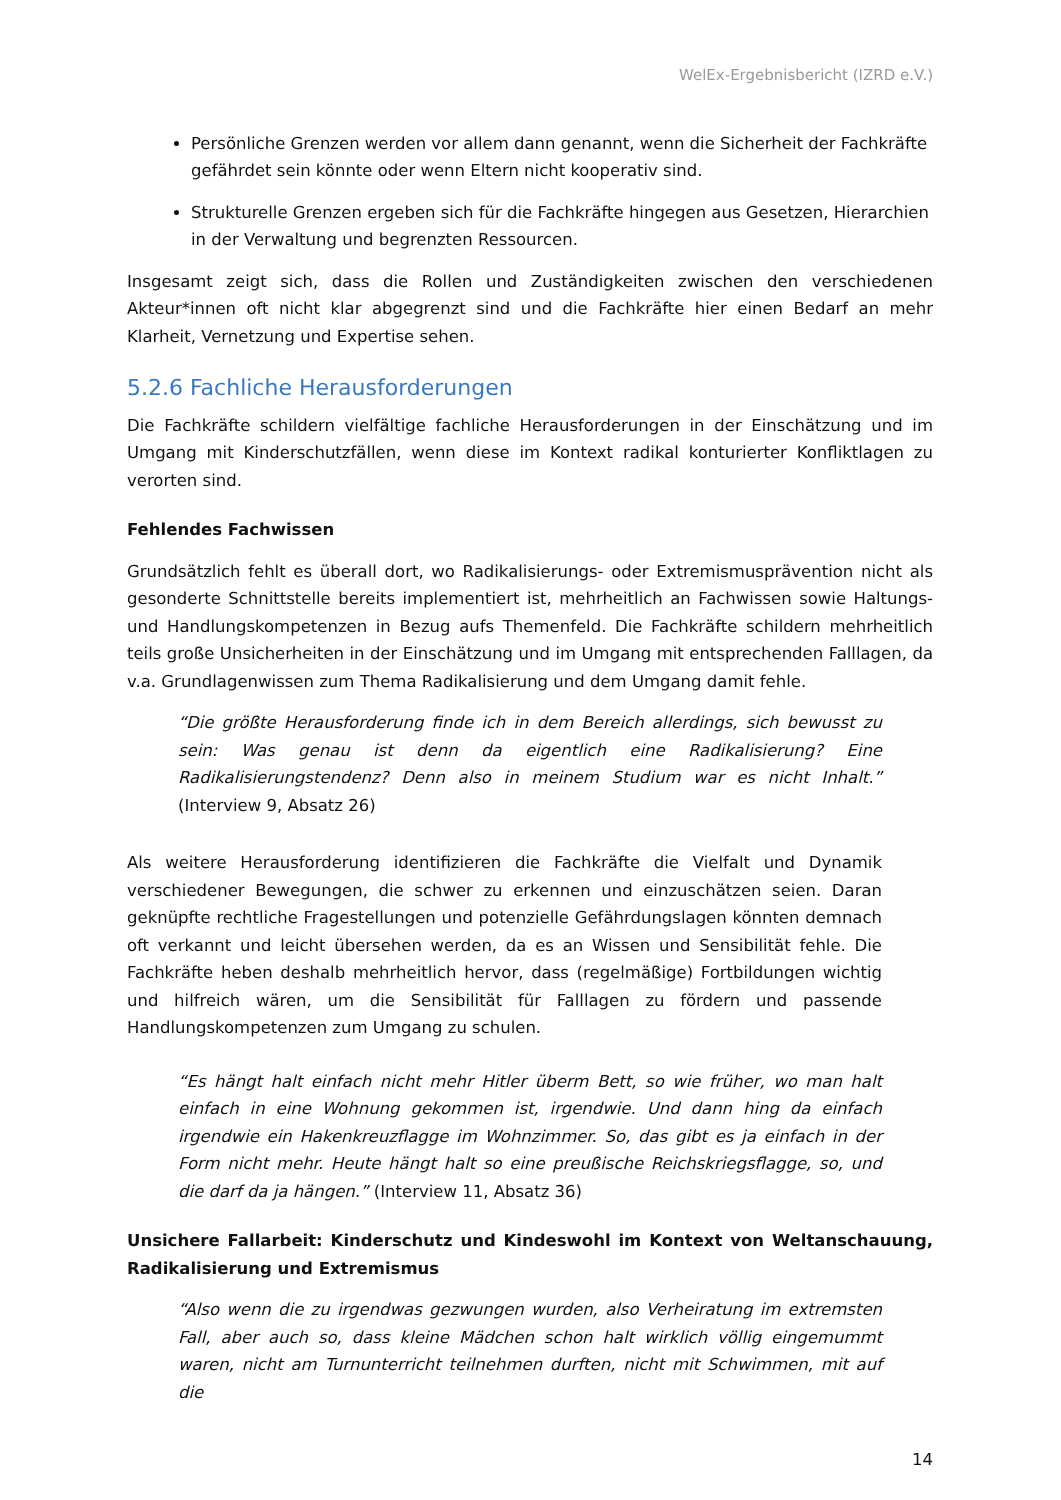WelEx-Ergebnisbericht (IZRD e.V.)
Persönliche Grenzen werden vor allem dann genannt, wenn die Sicherheit der Fachkräfte gefährdet sein könnte oder wenn Eltern nicht kooperativ sind.
Strukturelle Grenzen ergeben sich für die Fachkräfte hingegen aus Gesetzen, Hierarchien in der Verwaltung und begrenzten Ressourcen.
Insgesamt zeigt sich, dass die Rollen und Zuständigkeiten zwischen den verschiedenen Akteur*innen oft nicht klar abgegrenzt sind und die Fachkräfte hier einen Bedarf an mehr Klarheit, Vernetzung und Expertise sehen.
5.2.6 Fachliche Herausforderungen
Die Fachkräfte schildern vielfältige fachliche Herausforderungen in der Einschätzung und im Umgang mit Kinderschutzfällen, wenn diese im Kontext radikal konturierter Konfliktlagen zu verorten sind.
Fehlendes Fachwissen
Grundsätzlich fehlt es überall dort, wo Radikalisierungs- oder Extremismusprävention nicht als gesonderte Schnittstelle bereits implementiert ist, mehrheitlich an Fachwissen sowie Haltungs- und Handlungskompetenzen in Bezug aufs Themenfeld. Die Fachkräfte schildern mehrheitlich teils große Unsicherheiten in der Einschätzung und im Umgang mit entsprechenden Falllagen, da v.a. Grundlagenwissen zum Thema Radikalisierung und dem Umgang damit fehle.
“Die größte Herausforderung finde ich in dem Bereich allerdings, sich bewusst zu sein: Was genau ist denn da eigentlich eine Radikalisierung? Eine Radikalisierungstendenz? Denn also in meinem Studium war es nicht Inhalt.” (Interview 9, Absatz 26)
Als weitere Herausforderung identifizieren die Fachkräfte die Vielfalt und Dynamik verschiedener Bewegungen, die schwer zu erkennen und einzuschätzen seien. Daran geknüpfte rechtliche Fragestellungen und potenzielle Gefährdungslagen könnten demnach oft verkannt und leicht übersehen werden, da es an Wissen und Sensibilität fehle. Die Fachkräfte heben deshalb mehrheitlich hervor, dass (regelmäßige) Fortbildungen wichtig und hilfreich wären, um die Sensibilität für Falllagen zu fördern und passende Handlungskompetenzen zum Umgang zu schulen.
“Es hängt halt einfach nicht mehr Hitler überm Bett, so wie früher, wo man halt einfach in eine Wohnung gekommen ist, irgendwie. Und dann hing da einfach irgendwie ein Hakenkreuzflagge im Wohnzimmer. So, das gibt es ja einfach in der Form nicht mehr. Heute hängt halt so eine preußische Reichskriegsflagge, so, und die darf da ja hängen.” (Interview 11, Absatz 36)
Unsichere Fallarbeit: Kinderschutz und Kindeswohl im Kontext von Weltanschauung, Radikalisierung und Extremismus
“Also wenn die zu irgendwas gezwungen wurden, also Verheiratung im extremsten Fall, aber auch so, dass kleine Mädchen schon halt wirklich völlig eingemummt waren, nicht am Turnunterricht teilnehmen durften, nicht mit Schwimmen, mit auf die
14